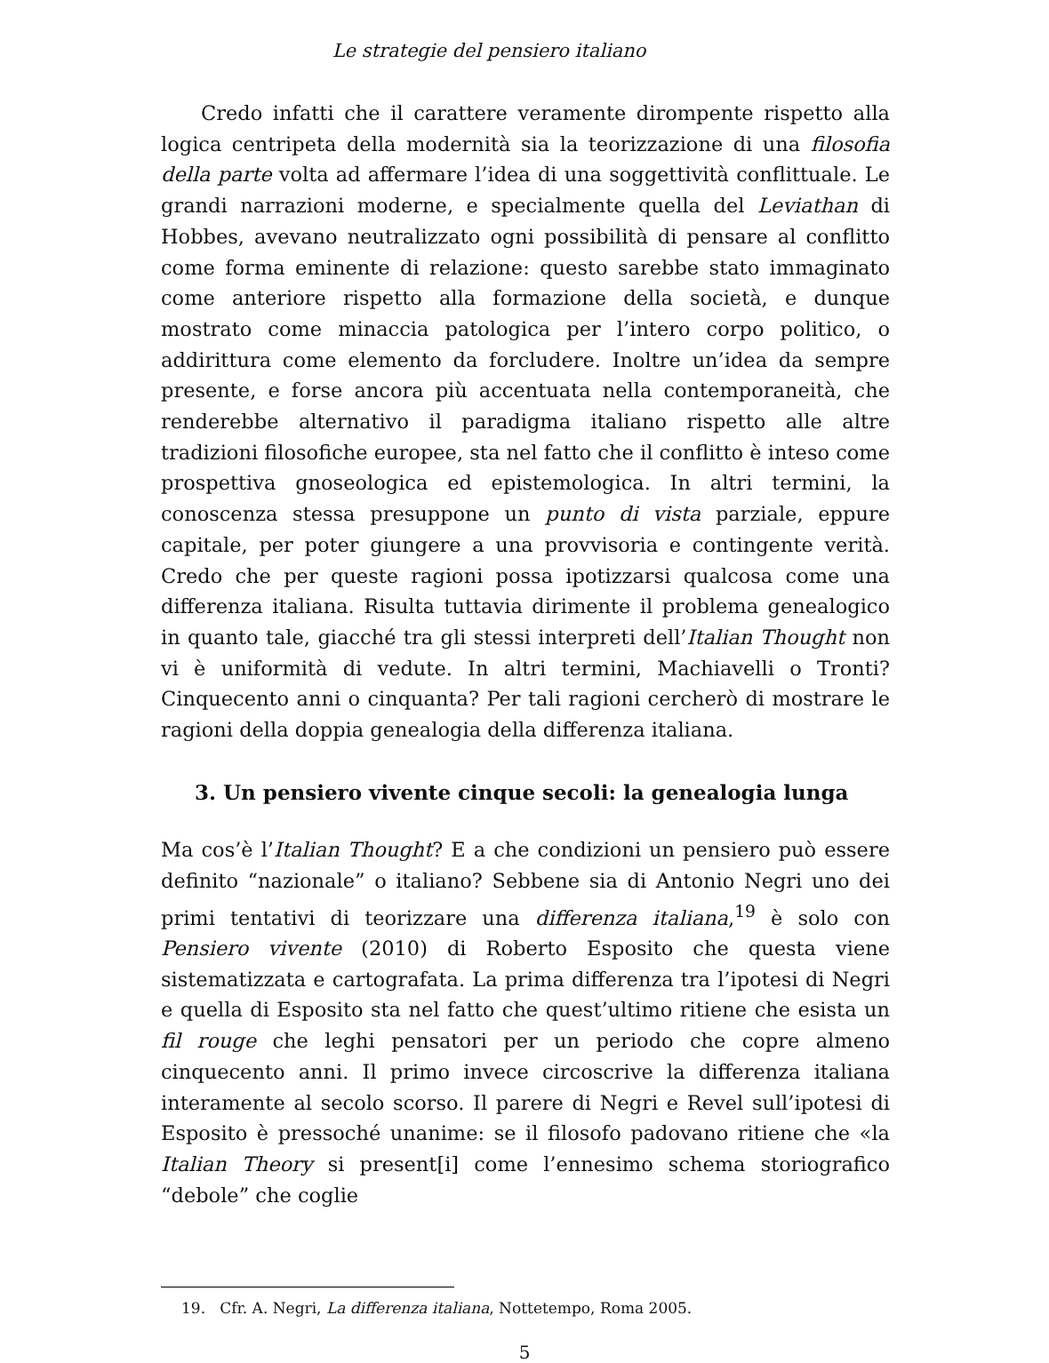Le strategie del pensiero italiano
Credo infatti che il carattere veramente dirompente rispetto alla logica centripeta della modernità sia la teorizzazione di una filosofia della parte volta ad affermare l’idea di una soggettività conflittuale. Le grandi narrazioni moderne, e specialmente quella del Leviathan di Hobbes, avevano neutralizzato ogni possibilità di pensare al conflitto come forma eminente di relazione: questo sarebbe stato immaginato come anteriore rispetto alla formazione della società, e dunque mostrato come minaccia patologica per l’intero corpo politico, o addirittura come elemento da forcludere. Inoltre un’idea da sempre presente, e forse ancora più accentuata nella contemporaneità, che renderebbe alternativo il paradigma italiano rispetto alle altre tradizioni filosofiche europee, sta nel fatto che il conflitto è inteso come prospettiva gnoseologica ed epistemologica. In altri termini, la conoscenza stessa presuppone un punto di vista parziale, eppure capitale, per poter giungere a una provvisoria e contingente verità. Credo che per queste ragioni possa ipotizzarsi qualcosa come una differenza italiana. Risulta tuttavia dirimente il problema genealogico in quanto tale, giacché tra gli stessi interpreti dell’Italian Thought non vi è uniformità di vedute. In altri termini, Machiavelli o Tronti? Cinquecento anni o cinquanta? Per tali ragioni cercherò di mostrare le ragioni della doppia genealogia della differenza italiana.
3. Un pensiero vivente cinque secoli: la genealogia lunga
Ma cos’è l’Italian Thought? E a che condizioni un pensiero può essere definito “nazionale” o italiano? Sebbene sia di Antonio Negri uno dei primi tentativi di teorizzare una differenza italiana,<sup>19</sup> è solo con Pensiero vivente (2010) di Roberto Esposito che questa viene sistematizzata e cartografata. La prima differenza tra l’ipotesi di Negri e quella di Esposito sta nel fatto che quest’ultimo ritiene che esista un fil rouge che leghi pensatori per un periodo che copre almeno cinquecento anni. Il primo invece circoscrive la differenza italiana interamente al secolo scorso. Il parere di Negri e Revel sull’ipotesi di Esposito è pressoché unanime: se il filosofo padovano ritiene che «la Italian Theory si present[i] come l’ennesimo schema storiografico “debole” che coglie
19. Cfr. A. Negri, La differenza italiana, Nottetempo, Roma 2005.
5